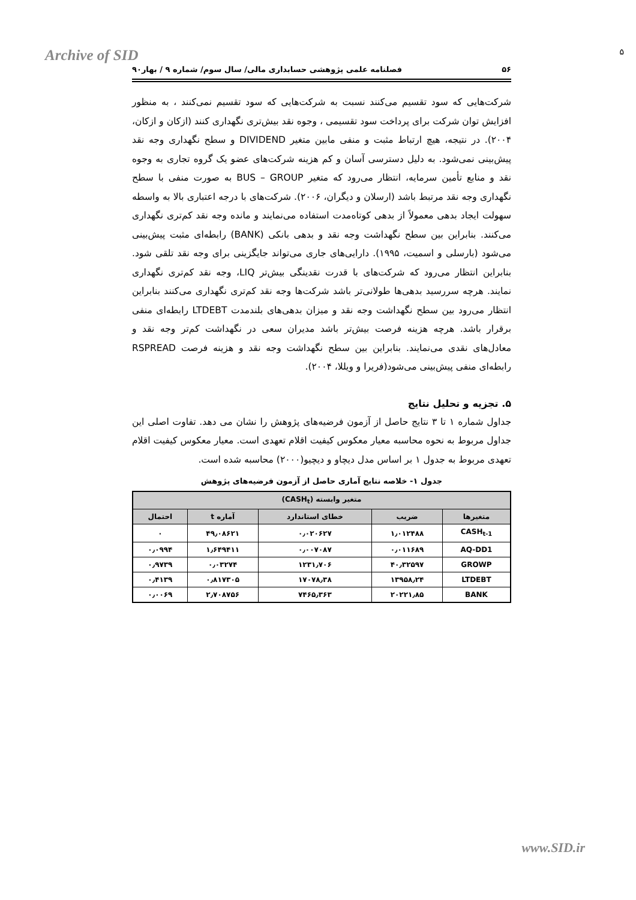Archive of SID ۵
۵۶ فصلنامه علمی پژوهشی حسابداری مالی/ سال سوم/ شماره ۹ / بهار۹۰
شرکت‌هایی که سود تقسیم می‌کنند نسبت به شرکت‌هایی که سود تقسیم نمی‌کنند ، به منظور افزایش توان شرکت برای پرداخت سود تقسیمی ، وجوه نقد بیش‌تری نگهداری کنند (ازکان و ازکان، ۲۰۰۴). در نتیجه، هیچ ارتباط مثبت و منفی مابین متغیر DIVIDEND و سطح نگهداری وجه نقد پیش‌بینی نمی‌شود. به دلیل دسترسی آسان و کم هزینه شرکت‌های عضو یک گروه تجاری به وجوه نقد و منابع تأمین سرمایه، انتظار می‌رود که متغیر BUS – GROUP به صورت منفی با سطح نگهداری وجه نقد مرتبط باشد (ارسلان و دیگران، ۲۰۰۶). شرکت‌های با درجه اعتباری بالا به واسطه سهولت ایجاد بدهی معمولاً از بدهی کوتاه‌مدت استفاده می‌نمایند و مانده وجه نقد کم‌تری نگهداری می‌کنند. بنابراین بین سطح نگهداشت وجه نقد و بدهی بانکی (BANK) رابطه‌ای مثبت پیش‌بینی می‌شود (بارسلی و اسمیت، ۱۹۹۵). دارایی‌های جاری می‌تواند جایگزینی برای وجه نقد تلقی شود. بنابراین انتظار می‌رود که شرکت‌های با قدرت نقدینگی بیش‌تر LIQ، وجه نقد کم‌تری نگهداری نمایند. هرچه سررسید بدهی‌ها طولانی‌تر باشد شرکت‌ها وجه نقد کم‌تری نگهداری می‌کنند بنابراین انتظار می‌رود بین سطح نگهداشت وجه نقد و میزان بدهی‌های بلندمدت LTDEBT رابطه‌ای منفی برقرار باشد. هرچه هزینه فرصت بیش‌تر باشد مدیران سعی در نگهداشت کم‌تر وجه نقد و معادل‌های نقدی می‌نمایند. بنابراین بین سطح نگهداشت وجه نقد و هزینه فرصت RSPREAD رابطه‌ای منفی پیش‌بینی می‌شود(فریرا و ویللا، ۲۰۰۴).
۵. تجزیه و تحلیل نتایج
جداول شماره ۱ تا ۳ نتایج حاصل از آزمون فرضیه‌های پژوهش را نشان می دهد. تفاوت اصلی این جداول مربوط به نحوه محاسبه معیار معکوس کیفیت اقلام تعهدی است. معیار معکوس کیفیت اقلام تعهدی مربوط به جدول ۱ بر اساس مدل دیچاو و دیچیو(۲۰۰۰) محاسبه شده است.
جدول ۱- خلاصه نتایج آماری حاصل از آزمون فرضیه‌های پژوهش
| متغیر وابسته (CASH<sub>t</sub>) | | | | |
| --- | --- | --- | --- | --- |
| متغیرها | ضریب | خطای استاندارد | آماره t | احتمال |
| CASH<sub>t-1</sub> | ۱٫۰۱۲۴۸۸ | ۰٫۰۲۰۶۲۷ | ۴۹٫۰۸۶۲۱ | ۰ |
| AQ-DD1 | ۰٫۰۱۱۶۸۹ | ۰٫۰۰۷۰۸۷ | ۱٫۶۴۹۴۱۱ | ۰٫۰۹۹۴ |
| GROWP | ۴۰٫۳۲۵۹۷ | ۱۲۳۱٫۷۰۶ | ۰٫۰۳۲۷۴ | ۰٫۹۷۳۹ |
| LTDEBT | ۱۳۹۵۸٫۲۴ | ۱۷۰۷۸٫۳۸ | ۰٫۸۱۷۳۰۵ | ۰٫۴۱۳۹ |
| BANK | ۲۰۲۲۱٫۸۵ | ۷۴۶۵٫۳۶۳ | ۲٫۷۰۸۷۵۶ | ۰٫۰۰۶۹ |
www.SID.ir